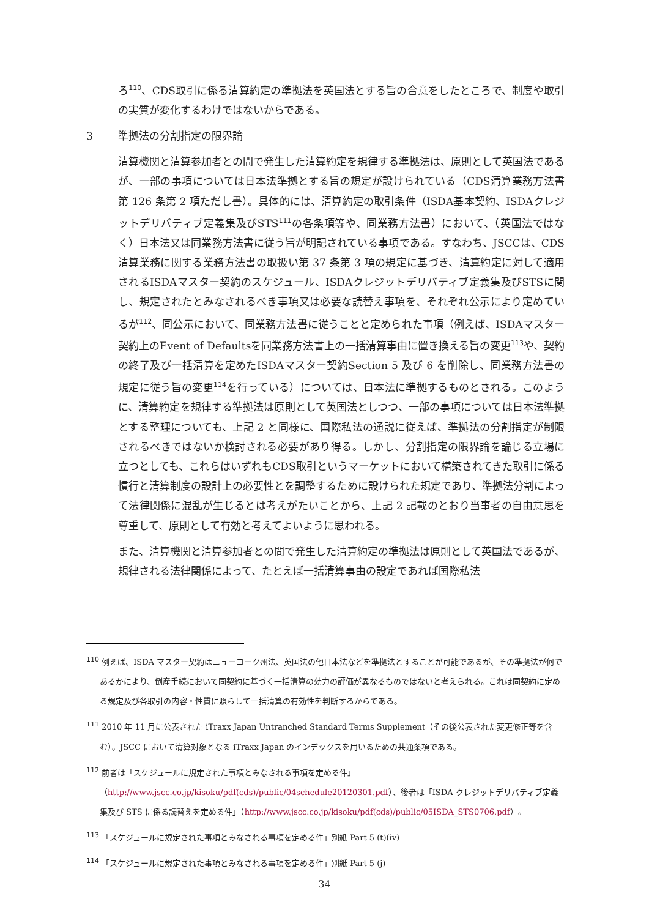ろ<sup>110</sup>、CDS取引に係る清算約定の準拠法を英国法とする旨の合意をしたところで、制度や取引の実質が変化するわけではないからである。
3 準拠法の分割指定の限界論
清算機関と清算参加者との間で発生した清算約定を規律する準拠法は、原則として英国法であるが、一部の事項については日本法準拠とする旨の規定が設けられている（CDS清算業務方法書第 126 条第 2 項ただし書）。具体的には、清算約定の取引条件（ISDA基本契約、ISDAクレジットデリバティブ定義集及びSTS<sup>111</sup>の各条項等や、同業務方法書）において、（英国法ではなく）日本法又は同業務方法書に従う旨が明記されている事項である。すなわち、JSCCは、CDS清算業務に関する業務方法書の取扱い第 37 条第 3 項の規定に基づき、清算約定に対して適用されるISDAマスター契約のスケジュール、ISDAクレジットデリバティブ定義集及びSTSに関し、規定されたとみなされるべき事項又は必要な読替え事項を、それぞれ公示により定めているが<sup>112</sup>、同公示において、同業務方法書に従うことと定められた事項（例えば、ISDAマスター契約上のEvent of Defaultsを同業務方法書上の一括清算事由に置き換える旨の変更<sup>113</sup>や、契約の終了及び一括清算を定めたISDAマスター契約Section 5 及び 6 を削除し、同業務方法書の規定に従う旨の変更<sup>114</sup>を行っている）については、日本法に準拠するものとされる。このように、清算約定を規律する準拠法は原則として英国法としつつ、一部の事項については日本法準拠とする整理についても、上記 2 と同様に、国際私法の通説に従えば、準拠法の分割指定が制限されるべきではないか検討される必要があり得る。しかし、分割指定の限界論を論じる立場に立つとしても、これらはいずれもCDS取引というマーケットにおいて構築されてきた取引に係る慣行と清算制度の設計上の必要性とを調整するために設けられた規定であり、準拠法分割によって法律関係に混乱が生じるとは考えがたいことから、上記 2 記載のとおり当事者の自由意思を尊重して、原則として有効と考えてよいように思われる。
また、清算機関と清算参加者との間で発生した清算約定の準拠法は原則として英国法であるが、規律される法律関係によって、たとえば一括清算事由の設定であれば国際私法
<sup>110</sup> 例えば、ISDA マスター契約はニューヨーク州法、英国法の他日本法などを準拠法とすることが可能であるが、その準拠法が何であるかにより、倒産手続において同契約に基づく一括清算の効力の評価が異なるものではないと考えられる。これは同契約に定める規定及び各取引の内容・性質に照らして一括清算の有効性を判断するからである。
<sup>111</sup> 2010 年 11 月に公表された iTraxx Japan Untranched Standard Terms Supplement（その後公表された変更修正等を含む）。JSCC において清算対象となる iTraxx Japan のインデックスを用いるための共通条項である。
<sup>112</sup> 前者は「スケジュールに規定された事項とみなされる事項を定める件」（http://www.jscc.co.jp/kisoku/pdf(cds)/public/04schedule20120301.pdf）、後者は「ISDA クレジットデリバティブ定義集及び STS に係る読替えを定める件」（http://www.jscc.co.jp/kisoku/pdf(cds)/public/05ISDA_STS0706.pdf）。
<sup>113</sup> 「スケジュールに規定された事項とみなされる事項を定める件」別紙 Part 5 (t)(iv)
<sup>114</sup> 「スケジュールに規定された事項とみなされる事項を定める件」別紙 Part 5 (j)
34